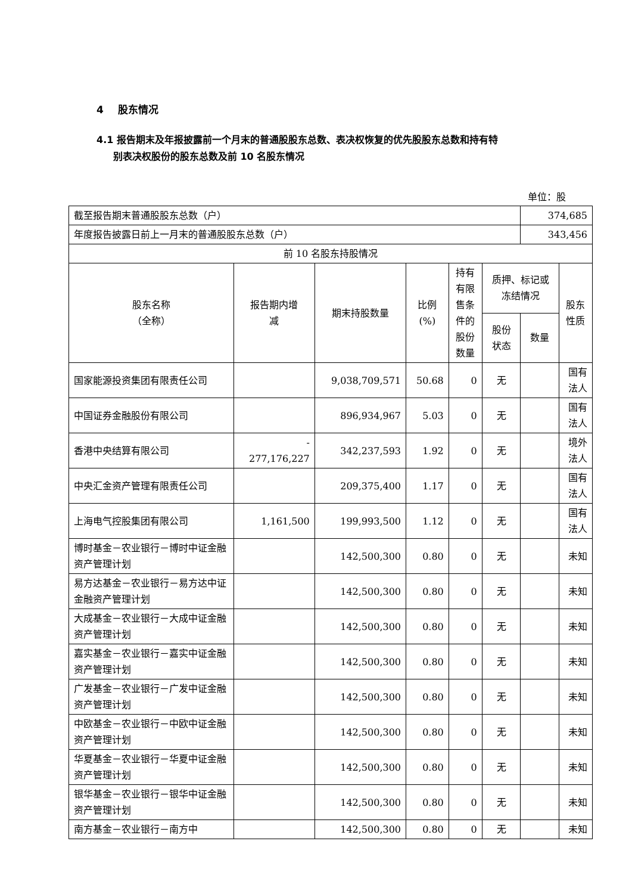4 股东情况
4.1 报告期末及年报披露前一个月末的普通股股东总数、表决权恢复的优先股股东总数和持有特
别表决权股份的股东总数及前 10 名股东情况
单位：股
| 截至报告期末普通股股东总数（户） | | | | | | 374,685 | |
| 年度报告披露日前上一月末的普通股股东总数（户） | | | | | | 343,456 | |
| 前 10 名股东持股情况 | | | | | | | |
| 股东名称 （全称） | 报告期内增 减 | 期末持股数量 | 比例 (%) | 持有 有限 售条 件的 股份 数量 | 质押、标记或 冻结情况 | | 股东 性质 |
| | | | | | 股份 状态 | 数量 | |
| 国家能源投资集团有限责任公司 | | 9,038,709,571 | 50.68 | 0 | 无 | | 国有 法人 |
| 中国证券金融股份有限公司 | | 896,934,967 | 5.03 | 0 | 无 | | 国有 法人 |
| 香港中央结算有限公司 | - 277,176,227 | 342,237,593 | 1.92 | 0 | 无 | | 境外 法人 |
| 中央汇金资产管理有限责任公司 | | 209,375,400 | 1.17 | 0 | 无 | | 国有 法人 |
| 上海电气控股集团有限公司 | 1,161,500 | 199,993,500 | 1.12 | 0 | 无 | | 国有 法人 |
| 博时基金－农业银行－博时中证金融资产管理计划 | | 142,500,300 | 0.80 | 0 | 无 | | 未知 |
| 易方达基金－农业银行－易方达中证金融资产管理计划 | | 142,500,300 | 0.80 | 0 | 无 | | 未知 |
| 大成基金－农业银行－大成中证金融资产管理计划 | | 142,500,300 | 0.80 | 0 | 无 | | 未知 |
| 嘉实基金－农业银行－嘉实中证金融资产管理计划 | | 142,500,300 | 0.80 | 0 | 无 | | 未知 |
| 广发基金－农业银行－广发中证金融资产管理计划 | | 142,500,300 | 0.80 | 0 | 无 | | 未知 |
| 中欧基金－农业银行－中欧中证金融资产管理计划 | | 142,500,300 | 0.80 | 0 | 无 | | 未知 |
| 华夏基金－农业银行－华夏中证金融资产管理计划 | | 142,500,300 | 0.80 | 0 | 无 | | 未知 |
| 银华基金－农业银行－银华中证金融资产管理计划 | | 142,500,300 | 0.80 | 0 | 无 | | 未知 |
| 南方基金－农业银行－南方中 | | 142,500,300 | 0.80 | 0 | 无 | | 未知 |